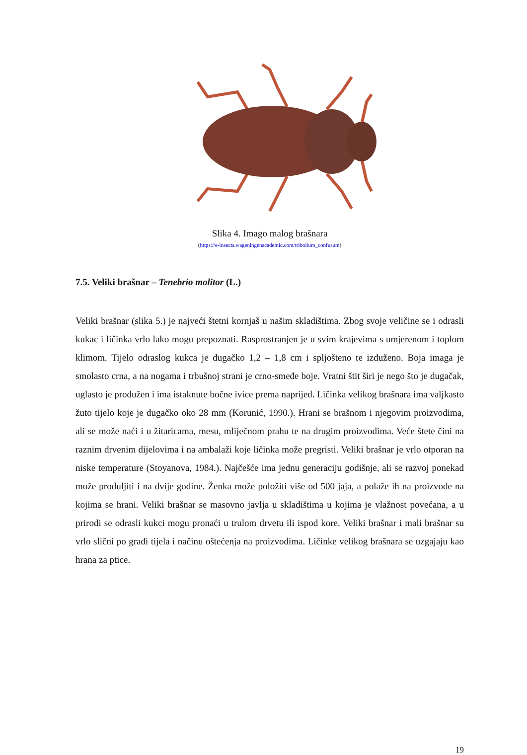Slika 4. Imago malog brašnara
(https://e-insects.wageningenacademic.com/tribolium_confusum)
7.5. Veliki brašnar – Tenebrio molitor (L.)
Veliki brašnar (slika 5.) je najveći štetni kornjaš u našim skladištima. Zbog svoje veličine se i odrasli kukac i ličinka vrlo lako mogu prepoznati. Rasprostranjen je u svim krajevima s umjerenom i toplom klimom. Tijelo odraslog kukca je dugačko 1,2 – 1,8 cm i spljošteno te izduženo. Boja imaga je smolasto crna, a na nogama i trbušnoj strani je crno-smeđe boje. Vratni štit širi je nego što je dugačak, uglasto je produžen i ima istaknute bočne ivice prema naprijed. Ličinka velikog brašnara ima valjkasto žuto tijelo koje je dugačko oko 28 mm (Korunić, 1990.). Hrani se brašnom i njegovim proizvodima, ali se može naći i u žitaricama, mesu, mliječnom prahu te na drugim proizvodima. Veće štete čini na raznim drvenim dijelovima i na ambalaži koje ličinka može pregristi. Veliki brašnar je vrlo otporan na niske temperature (Stoyanova, 1984.). Najčešće ima jednu generaciju godišnje, ali se razvoj ponekad može produljiti i na dvije godine. Ženka može položiti više od 500 jaja, a polaže ih na proizvode na kojima se hrani. Veliki brašnar se masovno javlja u skladištima u kojima je vlažnost povećana, a u prirodi se odrasli kukci mogu pronaći u trulom drvetu ili ispod kore. Veliki brašnar i mali brašnar su vrlo slični po građi tijela i načinu oštećenja na proizvodima. Ličinke velikog brašnara se uzgajaju kao hrana za ptice.
19